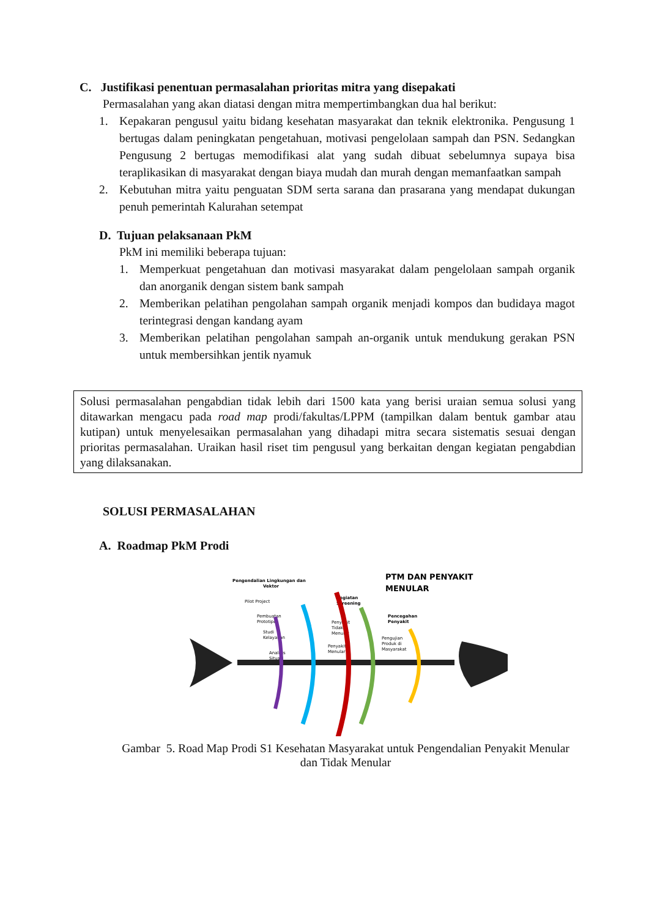C. Justifikasi penentuan permasalahan prioritas mitra yang disepakati
Permasalahan yang akan diatasi dengan mitra mempertimbangkan dua hal berikut:
1. Kepakaran pengusul yaitu bidang kesehatan masyarakat dan teknik elektronika. Pengusung 1 bertugas dalam peningkatan pengetahuan, motivasi pengelolaan sampah dan PSN. Sedangkan Pengusung 2 bertugas memodifikasi alat yang sudah dibuat sebelumnya supaya bisa teraplikasikan di masyarakat dengan biaya mudah dan murah dengan memanfaatkan sampah
2. Kebutuhan mitra yaitu penguatan SDM serta sarana dan prasarana yang mendapat dukungan penuh pemerintah Kalurahan setempat
D. Tujuan pelaksanaan PkM
PkM ini memiliki beberapa tujuan:
1. Memperkuat pengetahuan dan motivasi masyarakat dalam pengelolaan sampah organik dan anorganik dengan sistem bank sampah
2. Memberikan pelatihan pengolahan sampah organik menjadi kompos dan budidaya magot terintegrasi dengan kandang ayam
3. Memberikan pelatihan pengolahan sampah an-organik untuk mendukung gerakan PSN untuk membersihkan jentik nyamuk
Solusi permasalahan pengabdian tidak lebih dari 1500 kata yang berisi uraian semua solusi yang ditawarkan mengacu pada road map prodi/fakultas/LPPM (tampilkan dalam bentuk gambar atau kutipan) untuk menyelesaikan permasalahan yang dihadapi mitra secara sistematis sesuai dengan prioritas permasalahan. Uraikan hasil riset tim pengusul yang berkaitan dengan kegiatan pengabdian yang dilaksanakan.
SOLUSI PERMASALAHAN
A. Roadmap PkM Prodi
PTM DAN PENYAKIT
MENULAR
Pengendalian Lingkungan dan
Vektor
Pilot Project
Pembuatan
Prototipe
Studi
Kelayakan
Analisis
Situasi
Kegiatan
Screening
Penyakit
Tidak
Menular
Penyakit
Menular
Pencegahan
Penyakit
Pengujian
Produk di
Masyarakat
Gambar 5. Road Map Prodi S1 Kesehatan Masyarakat untuk Pengendalian Penyakit Menular dan Tidak Menular